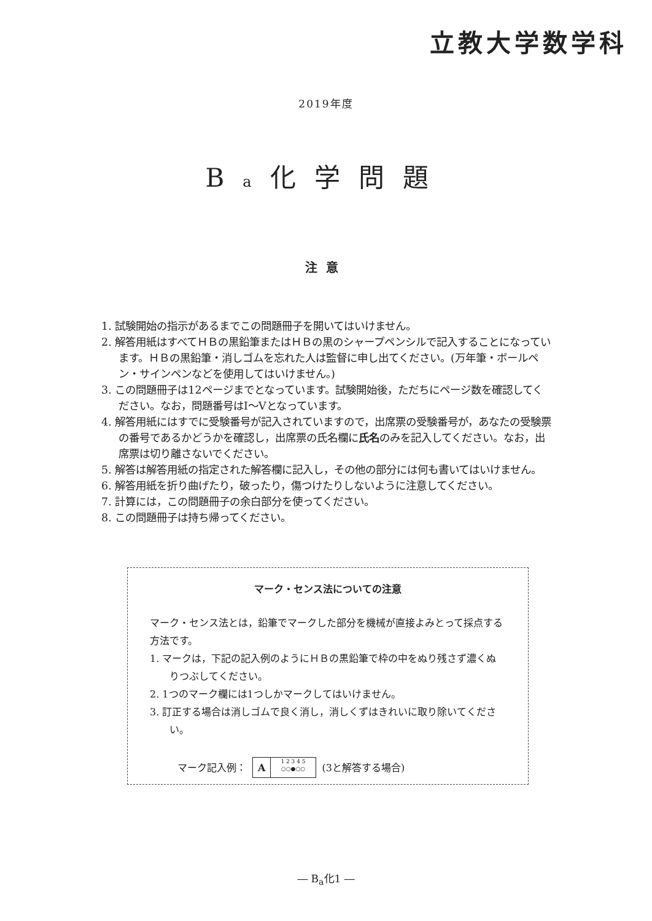立教大学数学科
2019年度
Ba化学問題
注意
1. 試験開始の指示があるまでこの問題冊子を開いてはいけません。
2. 解答用紙はすべてＨＢの黒鉛筆またはＨＢの黒のシャープペンシルで記入することになっています。ＨＢの黒鉛筆・消しゴムを忘れた人は監督に申し出てください。(万年筆・ボールペン・サインペンなどを使用してはいけません。)
3. この問題冊子は12ページまでとなっています。試験開始後，ただちにページ数を確認してください。なお，問題番号はⅠ～Ⅴとなっています。
4. 解答用紙にはすでに受験番号が記入されていますので，出席票の受験番号が，あなたの受験票の番号であるかどうかを確認し，出席票の氏名欄に氏名のみを記入してください。なお，出席票は切り離さないでください。
5. 解答は解答用紙の指定された解答欄に記入し，その他の部分には何も書いてはいけません。
6. 解答用紙を折り曲げたり，破ったり，傷つけたりしないように注意してください。
7. 計算には，この問題冊子の余白部分を使ってください。
8. この問題冊子は持ち帰ってください。
マーク・センス法についての注意
マーク・センス法とは，鉛筆でマークした部分を機械が直接よみとって採点する方法です。
1. マークは，下記の記入例のようにＨＢの黒鉛筆で枠の中をぬり残さず濃くぬりつぶしてください。
2. 1つのマーク欄には1つしかマークしてはいけません。
3. 訂正する場合は消しゴムで良く消し，消しくずはきれいに取り除いてください。
マーク記入例： A 1 2 3 4 5
○○●○○ (3と解答する場合)
― B<sub>a</sub>化1 ―